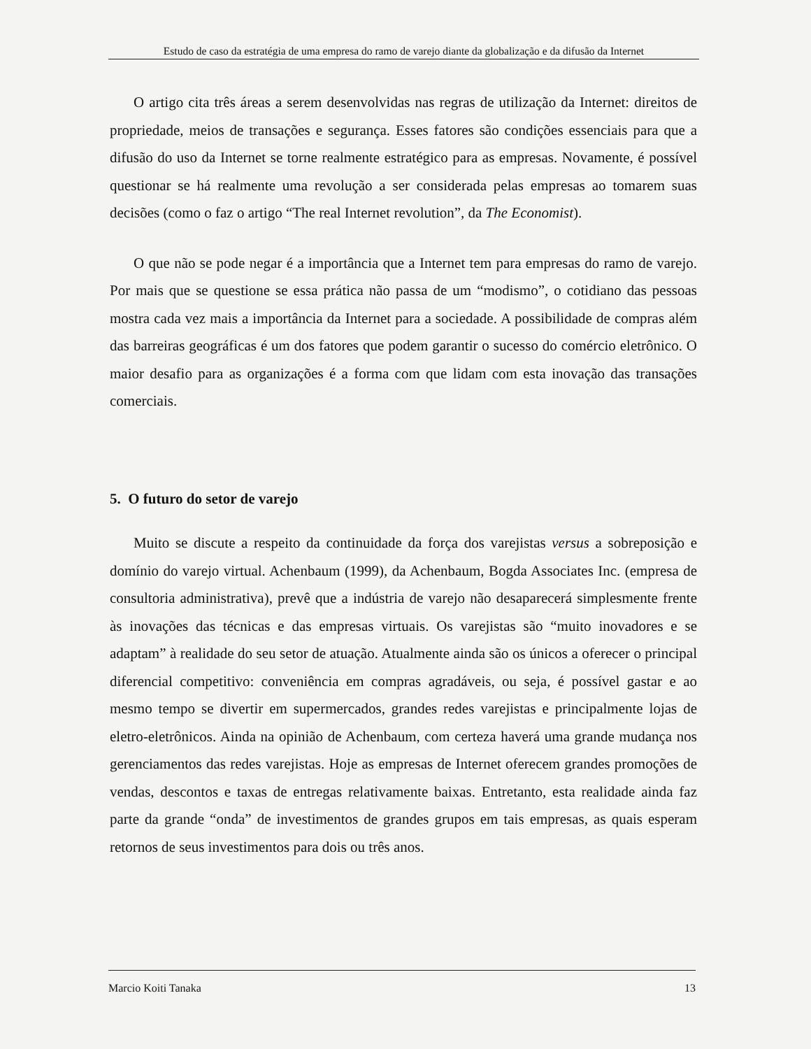Estudo de caso da estratégia de uma empresa do ramo de varejo diante da globalização e da difusão da Internet
O artigo cita três áreas a serem desenvolvidas nas regras de utilização da Internet: direitos de propriedade, meios de transações e segurança. Esses fatores são condições essenciais para que a difusão do uso da Internet se torne realmente estratégico para as empresas. Novamente, é possível questionar se há realmente uma revolução a ser considerada pelas empresas ao tomarem suas decisões (como o faz o artigo “The real Internet revolution”, da The Economist).
O que não se pode negar é a importância que a Internet tem para empresas do ramo de varejo. Por mais que se questione se essa prática não passa de um “modismo”, o cotidiano das pessoas mostra cada vez mais a importância da Internet para a sociedade. A possibilidade de compras além das barreiras geográficas é um dos fatores que podem garantir o sucesso do comércio eletrônico. O maior desafio para as organizações é a forma com que lidam com esta inovação das transações comerciais.
5. O futuro do setor de varejo
Muito se discute a respeito da continuidade da força dos varejistas versus a sobreposição e domínio do varejo virtual. Achenbaum (1999), da Achenbaum, Bogda Associates Inc. (empresa de consultoria administrativa), prevê que a indústria de varejo não desaparecerá simplesmente frente às inovações das técnicas e das empresas virtuais. Os varejistas são “muito inovadores e se adaptam” à realidade do seu setor de atuação. Atualmente ainda são os únicos a oferecer o principal diferencial competitivo: conveniência em compras agradáveis, ou seja, é possível gastar e ao mesmo tempo se divertir em supermercados, grandes redes varejistas e principalmente lojas de eletro-eletrônicos. Ainda na opinião de Achenbaum, com certeza haverá uma grande mudança nos gerenciamentos das redes varejistas. Hoje as empresas de Internet oferecem grandes promoções de vendas, descontos e taxas de entregas relativamente baixas. Entretanto, esta realidade ainda faz parte da grande “onda” de investimentos de grandes grupos em tais empresas, as quais esperam retornos de seus investimentos para dois ou três anos.
Marcio Koiti Tanaka 13